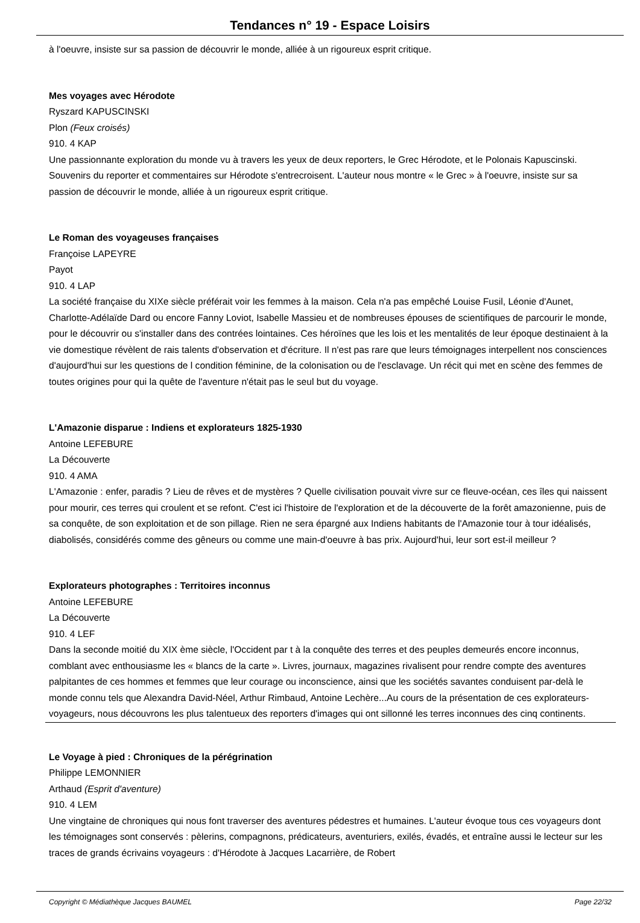Tendances n° 19 - Espace Loisirs
à l'oeuvre, insiste sur sa passion de découvrir le monde, alliée à un rigoureux esprit critique.
Mes voyages avec Hérodote
Ryszard KAPUSCINSKI
Plon (Feux croisés)
910. 4 KAP
Une passionnante exploration du monde vu à travers les yeux de deux reporters, le Grec Hérodote, et le Polonais Kapuscinski. Souvenirs du reporter et commentaires sur Hérodote s'entrecroisent. L'auteur nous montre « le Grec » à l'oeuvre, insiste sur sa passion de découvrir le monde, alliée à un rigoureux esprit critique.
Le Roman des voyageuses françaises
Françoise LAPEYRE
Payot
910. 4 LAP
La société française du XIXe siècle préférait voir les femmes à la maison. Cela n'a pas empêché Louise Fusil, Léonie d'Aunet, Charlotte-Adélaïde Dard ou encore Fanny Loviot, Isabelle Massieu et de nombreuses épouses de scientifiques de parcourir le monde, pour le découvrir ou s'installer dans des contrées lointaines. Ces héroïnes que les lois et les mentalités de leur époque destinaient à la vie domestique révèlent de rais talents d'observation et d'écriture. Il n'est pas rare que leurs témoignages interpellent nos consciences d'aujourd'hui sur les questions de l condition féminine, de la colonisation ou de l'esclavage. Un récit qui met en scène des femmes de toutes origines pour qui la quête de l'aventure n'était pas le seul but du voyage.
L'Amazonie disparue : Indiens et explorateurs 1825-1930
Antoine LEFEBURE
La Découverte
910. 4 AMA
L'Amazonie : enfer, paradis ? Lieu de rêves et de mystères ? Quelle civilisation pouvait vivre sur ce fleuve-océan, ces îles qui naissent pour mourir, ces terres qui croulent et se refont. C'est ici l'histoire de l'exploration et de la découverte de la forêt amazonienne, puis de sa conquête, de son exploitation et de son pillage. Rien ne sera épargné aux Indiens habitants de l'Amazonie tour à tour idéalisés, diabolisés, considérés comme des gêneurs ou comme une main-d'oeuvre à bas prix. Aujourd'hui, leur sort est-il meilleur ?
Explorateurs photographes : Territoires inconnus
Antoine LEFEBURE
La Découverte
910. 4 LEF
Dans la seconde moitié du XIX ème siècle, l'Occident par t à la conquête des terres et des peuples demeurés encore inconnus, comblant avec enthousiasme les « blancs de la carte ». Livres, journaux, magazines rivalisent pour rendre compte des aventures palpitantes de ces hommes et femmes que leur courage ou inconscience, ainsi que les sociétés savantes conduisent par-delà le monde connu tels que Alexandra David-Néel, Arthur Rimbaud, Antoine Lechère...Au cours de la présentation de ces explorateurs-voyageurs, nous découvrons les plus talentueux des reporters d'images qui ont sillonné les terres inconnues des cinq continents.
Le Voyage à pied : Chroniques de la pérégrination
Philippe LEMONNIER
Arthaud (Esprit d'aventure)
910. 4 LEM
Une vingtaine de chroniques qui nous font traverser des aventures pédestres et humaines. L'auteur évoque tous ces voyageurs dont les témoignages sont conservés : pèlerins, compagnons, prédicateurs, aventuriers, exilés, évadés, et entraîne aussi le lecteur sur les traces de grands écrivains voyageurs : d'Hérodote à Jacques Lacarrière, de Robert
Copyright © Médiathèque Jacques BAUMEL Page 22/32